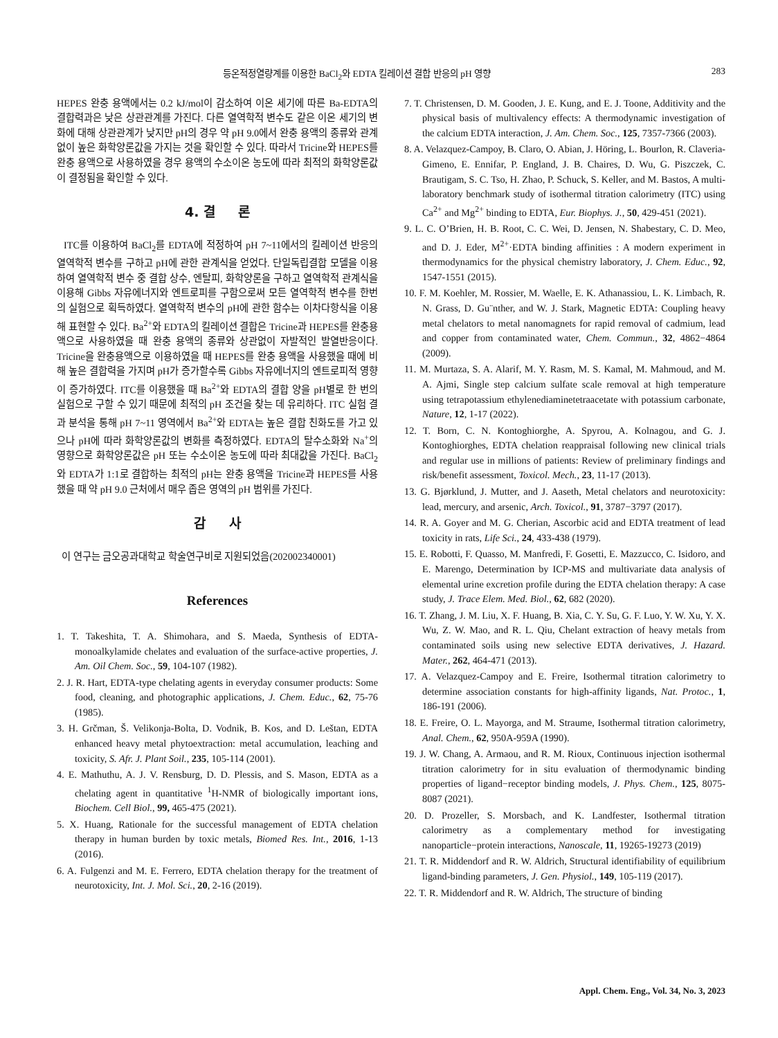등온적정열량계를 이용한 BaCl<sub>2</sub>와 EDTA 킬레이션 결합 반응의 pH 영향 283
HEPES 완충 용액에서는 0.2 kJ/mol이 감소하여 이온 세기에 따른 Ba-EDTA의 결합력과은 낮은 상관관계를 가진다. 다른 열역학적 변수도 같은 이온 세기의 변화에 대해 상관관계가 낮지만 pH의 경우 약 pH 9.0에서 완충 용액의 종류와 관계없이 높은 화학양론값을 가지는 것을 확인할 수 있다. 따라서 Tricine와 HEPES를 완충 용액으로 사용하였을 경우 용액의 수소이온 농도에 따라 최적의 화학양론값이 결정됨을 확인할 수 있다.
4. 결 론
ITC를 이용하여 BaCl<sub>2</sub>를 EDTA에 적정하여 pH 7~11에서의 킬레이션 반응의 열역학적 변수를 구하고 pH에 관한 관계식을 얻었다. 단일독립결합 모델을 이용하여 열역학적 변수 중 결합 상수, 엔탈피, 화학양론을 구하고 열역학적 관계식을 이용해 Gibbs 자유에너지와 엔트로피를 구함으로써 모든 열역학적 변수를 한번의 실험으로 획득하였다. 열역학적 변수의 pH에 관한 함수는 이차다항식을 이용해 표현할 수 있다. Ba<sup>2+</sup>와 EDTA의 킬레이션 결합은 Tricine과 HEPES를 완충용액으로 사용하였을 때 완충 용액의 종류와 상관없이 자발적인 발열반응이다. Tricine을 완충용액으로 이용하였을 때 HEPES를 완충 용액을 사용했을 때에 비해 높은 결합력을 가지며 pH가 증가할수록 Gibbs 자유에너지의 엔트로피적 영향이 증가하였다. ITC를 이용했을 때 Ba<sup>2+</sup>와 EDTA의 결합 양을 pH별로 한 번의 실험으로 구할 수 있기 때문에 최적의 pH 조건을 찾는 데 유리하다. ITC 실험 결과 분석을 통해 pH 7~11 영역에서 Ba<sup>2+</sup>와 EDTA는 높은 결합 친화도를 가고 있으나 pH에 따라 화학양론값의 변화를 측정하였다. EDTA의 탈수소화와 Na<sup>+</sup>의 영향으로 화학양론값은 pH 또는 수소이온 농도에 따라 최대값을 가진다. BaCl<sub>2</sub>와 EDTA가 1:1로 결합하는 최적의 pH는 완충 용액을 Tricine과 HEPES를 사용했을 때 약 pH 9.0 근처에서 매우 좁은 영역의 pH 범위를 가진다.
감 사
이 연구는 금오공과대학교 학술연구비로 지원되었음(202002340001)
References
1. T. Takeshita, T. A. Shimohara, and S. Maeda, Synthesis of EDTA-monoalkylamide chelates and evaluation of the surface-active properties, J. Am. Oil Chem. Soc., 59, 104-107 (1982).
2. J. R. Hart, EDTA-type chelating agents in everyday consumer products: Some food, cleaning, and photographic applications, J. Chem. Educ., 62, 75-76 (1985).
3. H. Grčman, Š. Velikonja-Bolta, D. Vodnik, B. Kos, and D. Leštan, EDTA enhanced heavy metal phytoextraction: metal accumulation, leaching and toxicity, S. Afr. J. Plant Soil., 235, 105-114 (2001).
4. E. Mathuthu, A. J. V. Rensburg, D. D. Plessis, and S. Mason, EDTA as a chelating agent in quantitative <sup>1</sup>H-NMR of biologically important ions, Biochem. Cell Biol., 99, 465-475 (2021).
5. X. Huang, Rationale for the successful management of EDTA chelation therapy in human burden by toxic metals, Biomed Res. Int., 2016, 1-13 (2016).
6. A. Fulgenzi and M. E. Ferrero, EDTA chelation therapy for the treatment of neurotoxicity, Int. J. Mol. Sci., 20, 2-16 (2019).
7. T. Christensen, D. M. Gooden, J. E. Kung, and E. J. Toone, Additivity and the physical basis of multivalency effects: A thermodynamic investigation of the calcium EDTA interaction, J. Am. Chem. Soc., 125, 7357-7366 (2003).
8. A. Velazquez-Campoy, B. Claro, O. Abian, J. Höring, L. Bourlon, R. Claveria-Gimeno, E. Ennifar, P. England, J. B. Chaires, D. Wu, G. Piszczek, C. Brautigam, S. C. Tso, H. Zhao, P. Schuck, S. Keller, and M. Bastos, A multi-laboratory benchmark study of isothermal titration calorimetry (ITC) using Ca<sup>2+</sup> and Mg<sup>2+</sup> binding to EDTA, Eur. Biophys. J., 50, 429-451 (2021).
9. L. C. O’Brien, H. B. Root, C. C. Wei, D. Jensen, N. Shabestary, C. D. Meo, and D. J. Eder, M<sup>2+</sup>·EDTA binding affinities : A modern experiment in thermodynamics for the physical chemistry laboratory, J. Chem. Educ., 92, 1547-1551 (2015).
10. F. M. Koehler, M. Rossier, M. Waelle, E. K. Athanassiou, L. K. Limbach, R. N. Grass, D. Gu¨nther, and W. J. Stark, Magnetic EDTA: Coupling heavy metal chelators to metal nanomagnets for rapid removal of cadmium, lead and copper from contaminated water, Chem. Commun., 32, 4862−4864 (2009).
11. M. Murtaza, S. A. Alarif, M. Y. Rasm, M. S. Kamal, M. Mahmoud, and M. A. Ajmi, Single step calcium sulfate scale removal at high temperature using tetrapotassium ethylenediaminetetraacetate with potassium carbonate, Nature, 12, 1-17 (2022).
12. T. Born, C. N. Kontoghiorghe, A. Spyrou, A. Kolnagou, and G. J. Kontoghiorghes, EDTA chelation reappraisal following new clinical trials and regular use in millions of patients: Review of preliminary findings and risk/benefit assessment, Toxicol. Mech., 23, 11-17 (2013).
13. G. Bjørklund, J. Mutter, and J. Aaseth, Metal chelators and neurotoxicity: lead, mercury, and arsenic, Arch. Toxicol., 91, 3787−3797 (2017).
14. R. A. Goyer and M. G. Cherian, Ascorbic acid and EDTA treatment of lead toxicity in rats, Life Sci., 24, 433-438 (1979).
15. E. Robotti, F. Quasso, M. Manfredi, F. Gosetti, E. Mazzucco, C. Isidoro, and E. Marengo, Determination by ICP-MS and multivariate data analysis of elemental urine excretion profile during the EDTA chelation therapy: A case study, J. Trace Elem. Med. Biol., 62, 682 (2020).
16. T. Zhang, J. M. Liu, X. F. Huang, B. Xia, C. Y. Su, G. F. Luo, Y. W. Xu, Y. X. Wu, Z. W. Mao, and R. L. Qiu, Chelant extraction of heavy metals from contaminated soils using new selective EDTA derivatives, J. Hazard. Mater., 262, 464-471 (2013).
17. A. Velazquez-Campoy and E. Freire, Isothermal titration calorimetry to determine association constants for high-affinity ligands, Nat. Protoc., 1, 186-191 (2006).
18. E. Freire, O. L. Mayorga, and M. Straume, Isothermal titration calorimetry, Anal. Chem., 62, 950A-959A (1990).
19. J. W. Chang, A. Armaou, and R. M. Rioux, Continuous injection isothermal titration calorimetry for in situ evaluation of thermodynamic binding properties of ligand−receptor binding models, J. Phys. Chem., 125, 8075-8087 (2021).
20. D. Prozeller, S. Morsbach, and K. Landfester, Isothermal titration calorimetry as a complementary method for investigating nanoparticle−protein interactions, Nanoscale, 11, 19265-19273 (2019)
21. T. R. Middendorf and R. W. Aldrich, Structural identifiability of equilibrium ligand-binding parameters, J. Gen. Physiol., 149, 105-119 (2017).
22. T. R. Middendorf and R. W. Aldrich, The structure of binding
Appl. Chem. Eng., Vol. 34, No. 3, 2023